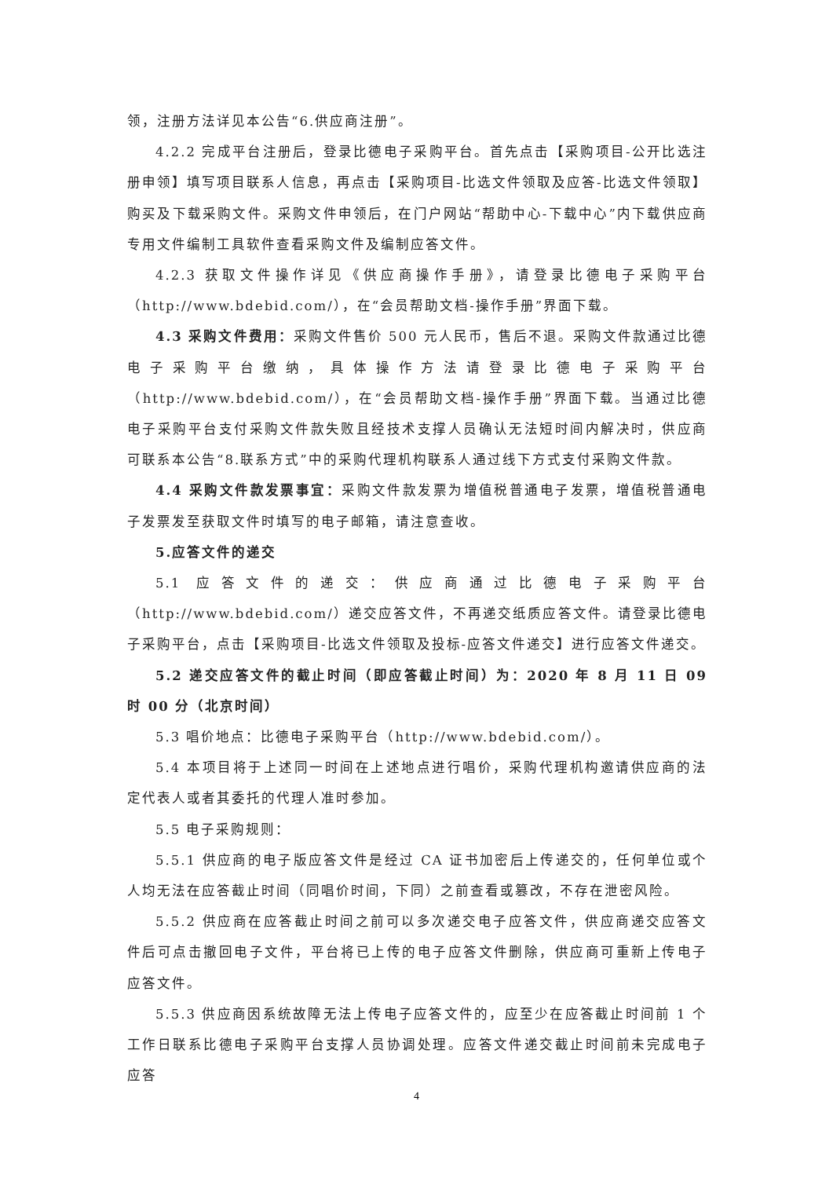领，注册方法详见本公告“6.供应商注册”。
4.2.2 完成平台注册后，登录比德电子采购平台。首先点击【采购项目-公开比选注册申领】填写项目联系人信息，再点击【采购项目-比选文件领取及应答-比选文件领取】购买及下载采购文件。采购文件申领后，在门户网站“帮助中心-下载中心”内下载供应商专用文件编制工具软件查看采购文件及编制应答文件。
4.2.3 获取文件操作详见《供应商操作手册》，请登录比德电子采购平台（http://www.bdebid.com/），在“会员帮助文档-操作手册”界面下载。
4.3 采购文件费用：采购文件售价 500 元人民币，售后不退。采购文件款通过比德电子采购平台缴纳，具体操作方法请登录比德电子采购平台（http://www.bdebid.com/），在“会员帮助文档-操作手册”界面下载。当通过比德电子采购平台支付采购文件款失败且经技术支撑人员确认无法短时间内解决时，供应商可联系本公告“8.联系方式”中的采购代理机构联系人通过线下方式支付采购文件款。
4.4 采购文件款发票事宜：采购文件款发票为增值税普通电子发票，增值税普通电子发票发至获取文件时填写的电子邮箱，请注意查收。
5.应答文件的递交
5.1 应答文件的递交：供应商通过比德电子采购平台（http://www.bdebid.com/）递交应答文件，不再递交纸质应答文件。请登录比德电子采购平台，点击【采购项目-比选文件领取及投标-应答文件递交】进行应答文件递交。
5.2 递交应答文件的截止时间（即应答截止时间）为：2020 年 8 月 11 日 09 时 00 分（北京时间）
5.3 唱价地点：比德电子采购平台（http://www.bdebid.com/）。
5.4 本项目将于上述同一时间在上述地点进行唱价，采购代理机构邀请供应商的法定代表人或者其委托的代理人准时参加。
5.5 电子采购规则：
5.5.1 供应商的电子版应答文件是经过 CA 证书加密后上传递交的，任何单位或个人均无法在应答截止时间（同唱价时间，下同）之前查看或篡改，不存在泄密风险。
5.5.2 供应商在应答截止时间之前可以多次递交电子应答文件，供应商递交应答文件后可点击撤回电子文件，平台将已上传的电子应答文件删除，供应商可重新上传电子应答文件。
5.5.3 供应商因系统故障无法上传电子应答文件的，应至少在应答截止时间前 1 个工作日联系比德电子采购平台支撑人员协调处理。应答文件递交截止时间前未完成电子应答
4